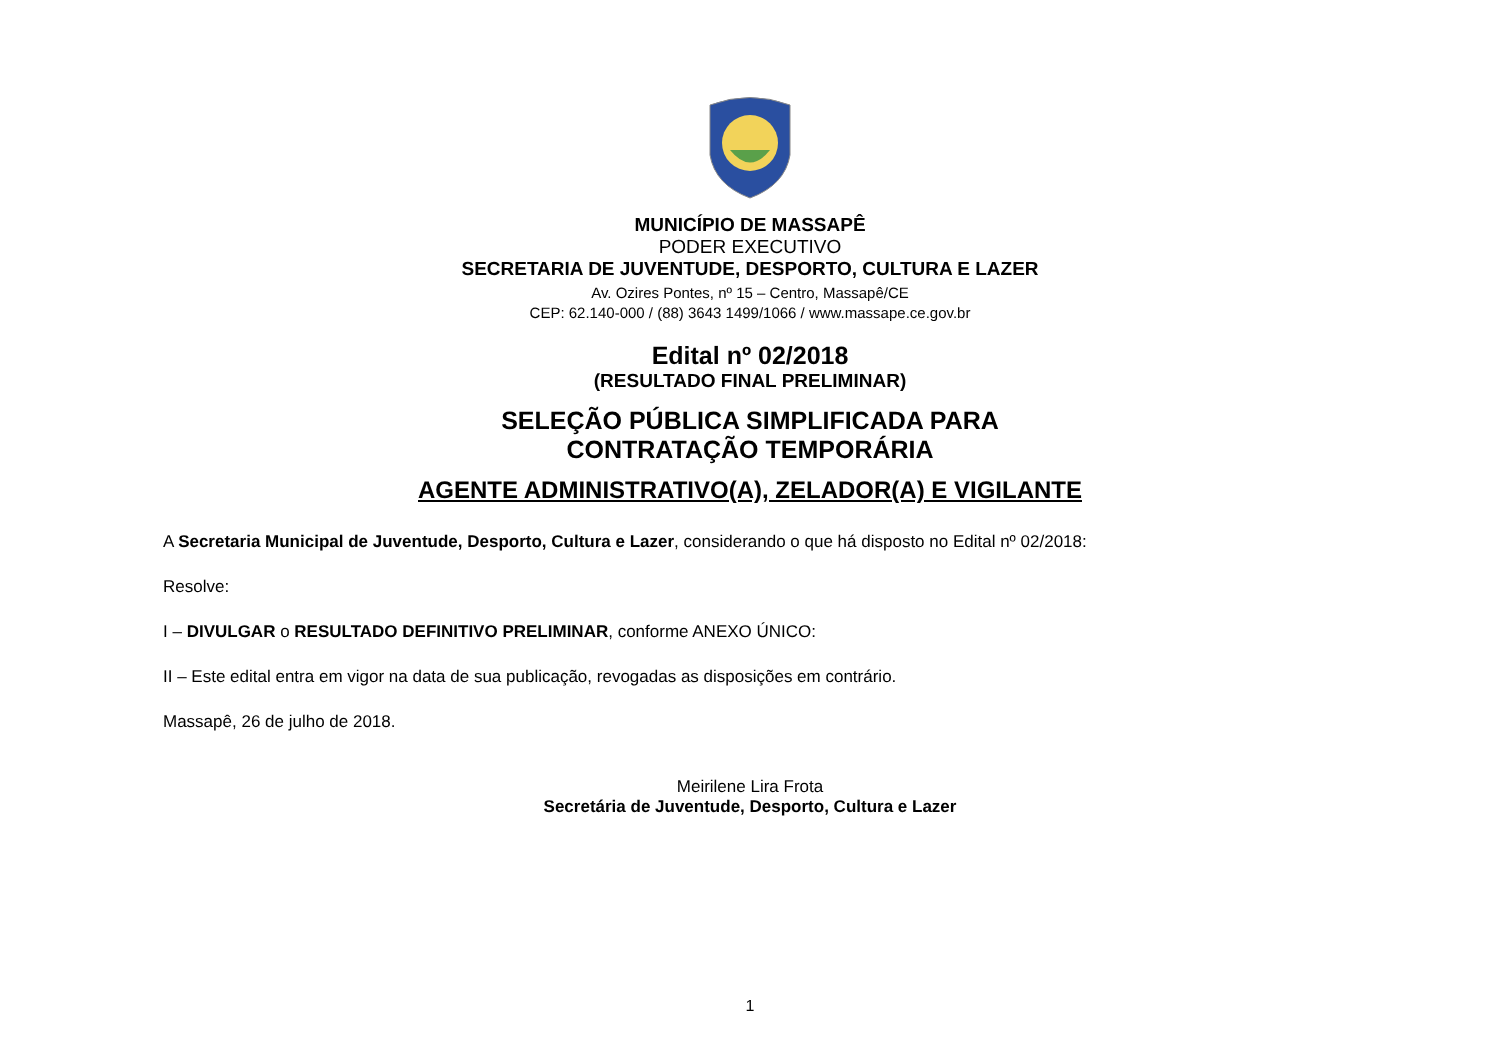MUNICÍPIO DE MASSAPÊ
PODER EXECUTIVO
SECRETARIA DE JUVENTUDE, DESPORTO, CULTURA E LAZER
Av. Ozires Pontes, nº 15 – Centro, Massapê/CE
CEP: 62.140-000 / (88) 3643 1499/1066 / www.massape.ce.gov.br
Edital nº 02/2018
(RESULTADO FINAL PRELIMINAR)
SELEÇÃO PÚBLICA SIMPLIFICADA PARA
CONTRATAÇÃO TEMPORÁRIA
AGENTE ADMINISTRATIVO(A), ZELADOR(A) E VIGILANTE
A Secretaria Municipal de Juventude, Desporto, Cultura e Lazer, considerando o que há disposto no Edital nº 02/2018:
Resolve:
I – DIVULGAR o RESULTADO DEFINITIVO PRELIMINAR, conforme ANEXO ÚNICO:
II – Este edital entra em vigor na data de sua publicação, revogadas as disposições em contrário.
Massapê, 26 de julho de 2018.
Meirilene Lira Frota
Secretária de Juventude, Desporto, Cultura e Lazer
1